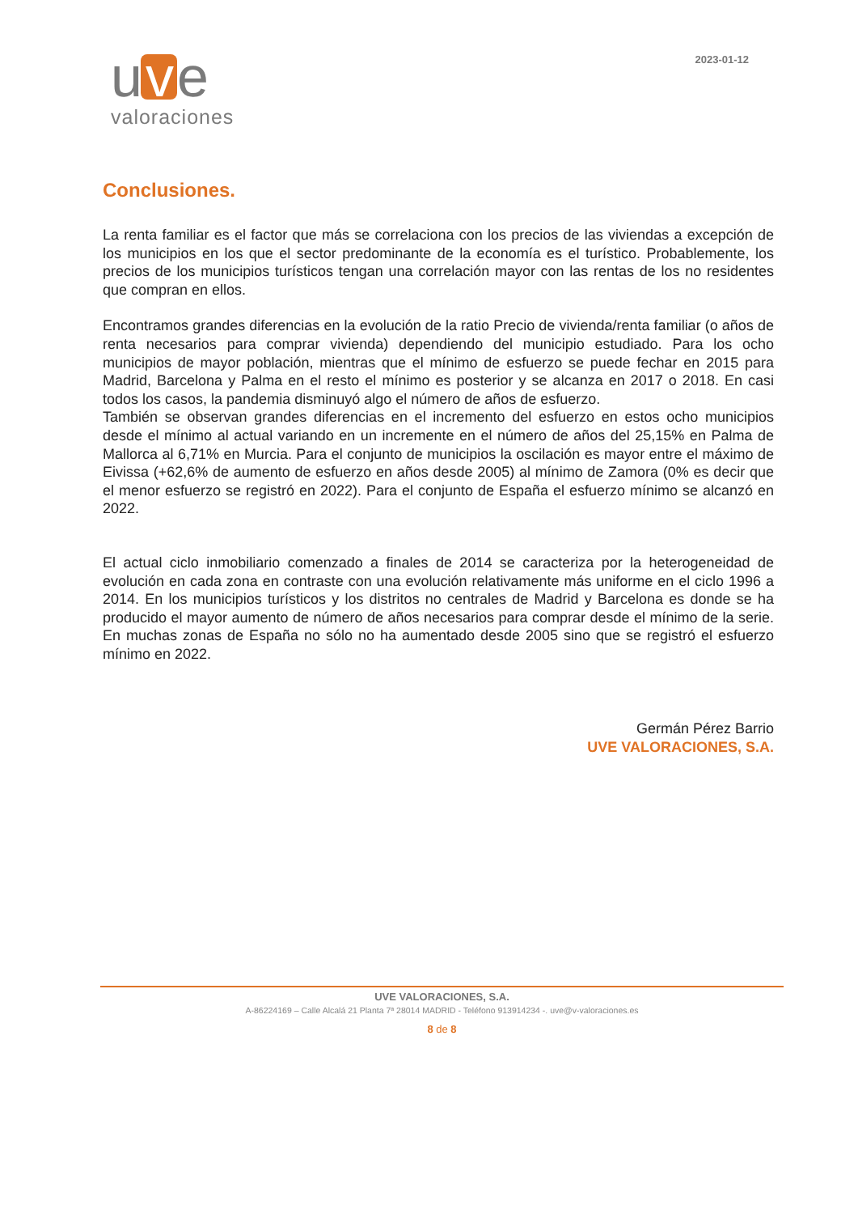u v e
valoraciones
2023-01-12
Conclusiones.
La renta familiar es el factor que más se correlaciona con los precios de las viviendas a excepción de los municipios en los que el sector predominante de la economía es el turístico. Probablemente, los precios de los municipios turísticos tengan una correlación mayor con las rentas de los no residentes que compran en ellos.
Encontramos grandes diferencias en la evolución de la ratio Precio de vivienda/renta familiar (o años de renta necesarios para comprar vivienda) dependiendo del municipio estudiado. Para los ocho municipios de mayor población, mientras que el mínimo de esfuerzo se puede fechar en 2015 para Madrid, Barcelona y Palma en el resto el mínimo es posterior y se alcanza en 2017 o 2018. En casi todos los casos, la pandemia disminuyó algo el número de años de esfuerzo.
También se observan grandes diferencias en el incremento del esfuerzo en estos ocho municipios desde el mínimo al actual variando en un incremente en el número de años del 25,15% en Palma de Mallorca al 6,71% en Murcia. Para el conjunto de municipios la oscilación es mayor entre el máximo de Eivissa (+62,6% de aumento de esfuerzo en años desde 2005) al mínimo de Zamora (0% es decir que el menor esfuerzo se registró en 2022). Para el conjunto de España el esfuerzo mínimo se alcanzó en 2022.
El actual ciclo inmobiliario comenzado a finales de 2014 se caracteriza por la heterogeneidad de evolución en cada zona en contraste con una evolución relativamente más uniforme en el ciclo 1996 a 2014. En los municipios turísticos y los distritos no centrales de Madrid y Barcelona es donde se ha producido el mayor aumento de número de años necesarios para comprar desde el mínimo de la serie. En muchas zonas de España no sólo no ha aumentado desde 2005 sino que se registró el esfuerzo mínimo en 2022.
Germán Pérez Barrio
UVE VALORACIONES, S.A.
UVE VALORACIONES, S.A.
A-86224169 – Calle Alcalá 21 Planta 7ª 28014 MADRID - Teléfono 913914234 -. uve@v-valoraciones.es
8 de 8